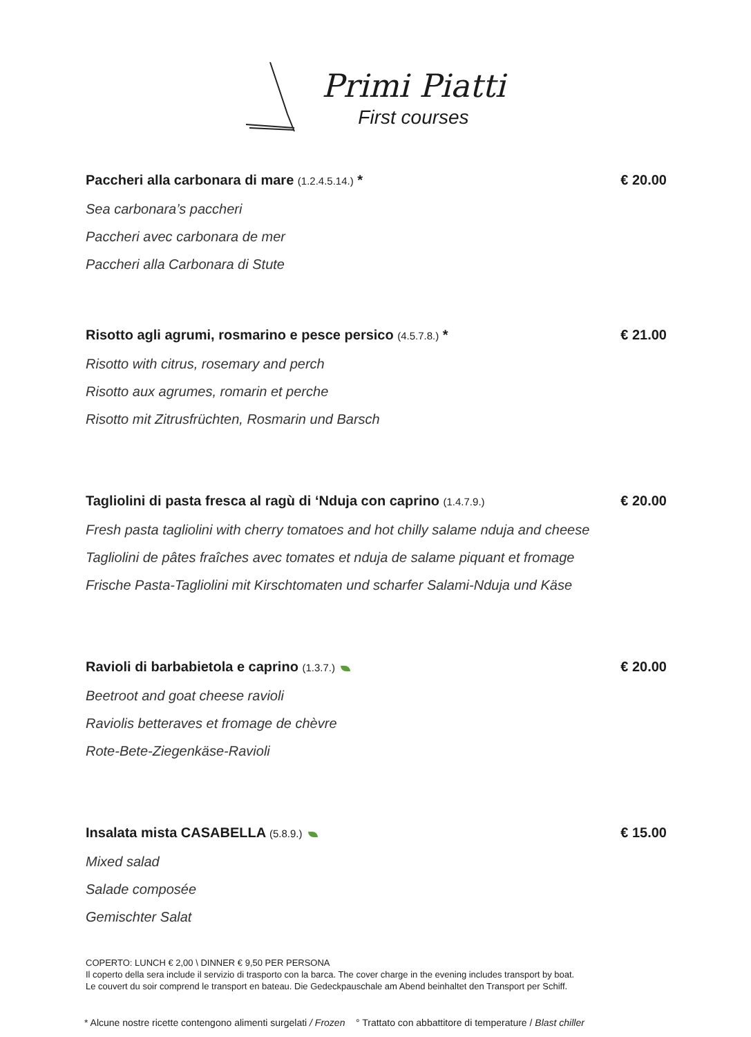Primi Piatti
First courses
Paccheri alla carbonara di mare (1.2.4.5.14.) * € 20.00
Sea carbonara’s paccheri
Paccheri avec carbonara de mer
Paccheri alla Carbonara di Stute
Risotto agli agrumi, rosmarino e pesce persico (4.5.7.8.) * € 21.00
Risotto with citrus, rosemary and perch
Risotto aux agrumes, romarin et perche
Risotto mit Zitrusfrüchten, Rosmarin und Barsch
Tagliolini di pasta fresca al ragù di ‘Nduja con caprino (1.4.7.9.) € 20.00
Fresh pasta tagliolini with cherry tomatoes and hot chilly salame nduja and cheese
Tagliolini de pâtes fraîches avec tomates et nduja de salame piquant et fromage
Frische Pasta-Tagliolini mit Kirschtomaten und scharfer Salami-Nduja und Käse
Ravioli di barbabietola e caprino (1.3.7.) € 20.00
Beetroot and goat cheese ravioli
Raviolis betteraves et fromage de chèvre
Rote-Bete-Ziegenkäse-Ravioli
Insalata mista CASABELLA (5.8.9.) € 15.00
Mixed salad
Salade composée
Gemischter Salat
COPERTO: LUNCH € 2,00 \ DINNER € 9,50 PER PERSONA
Il coperto della sera include il servizio di trasporto con la barca. The cover charge in the evening includes transport by boat.
Le couvert du soir comprend le transport en bateau. Die Gedeckpauschale am Abend beinhaltet den Transport per Schiff.
* Alcune nostre ricette contengono alimenti surgelati / Frozen ° Trattato con abbattitore di temperature / Blast chiller